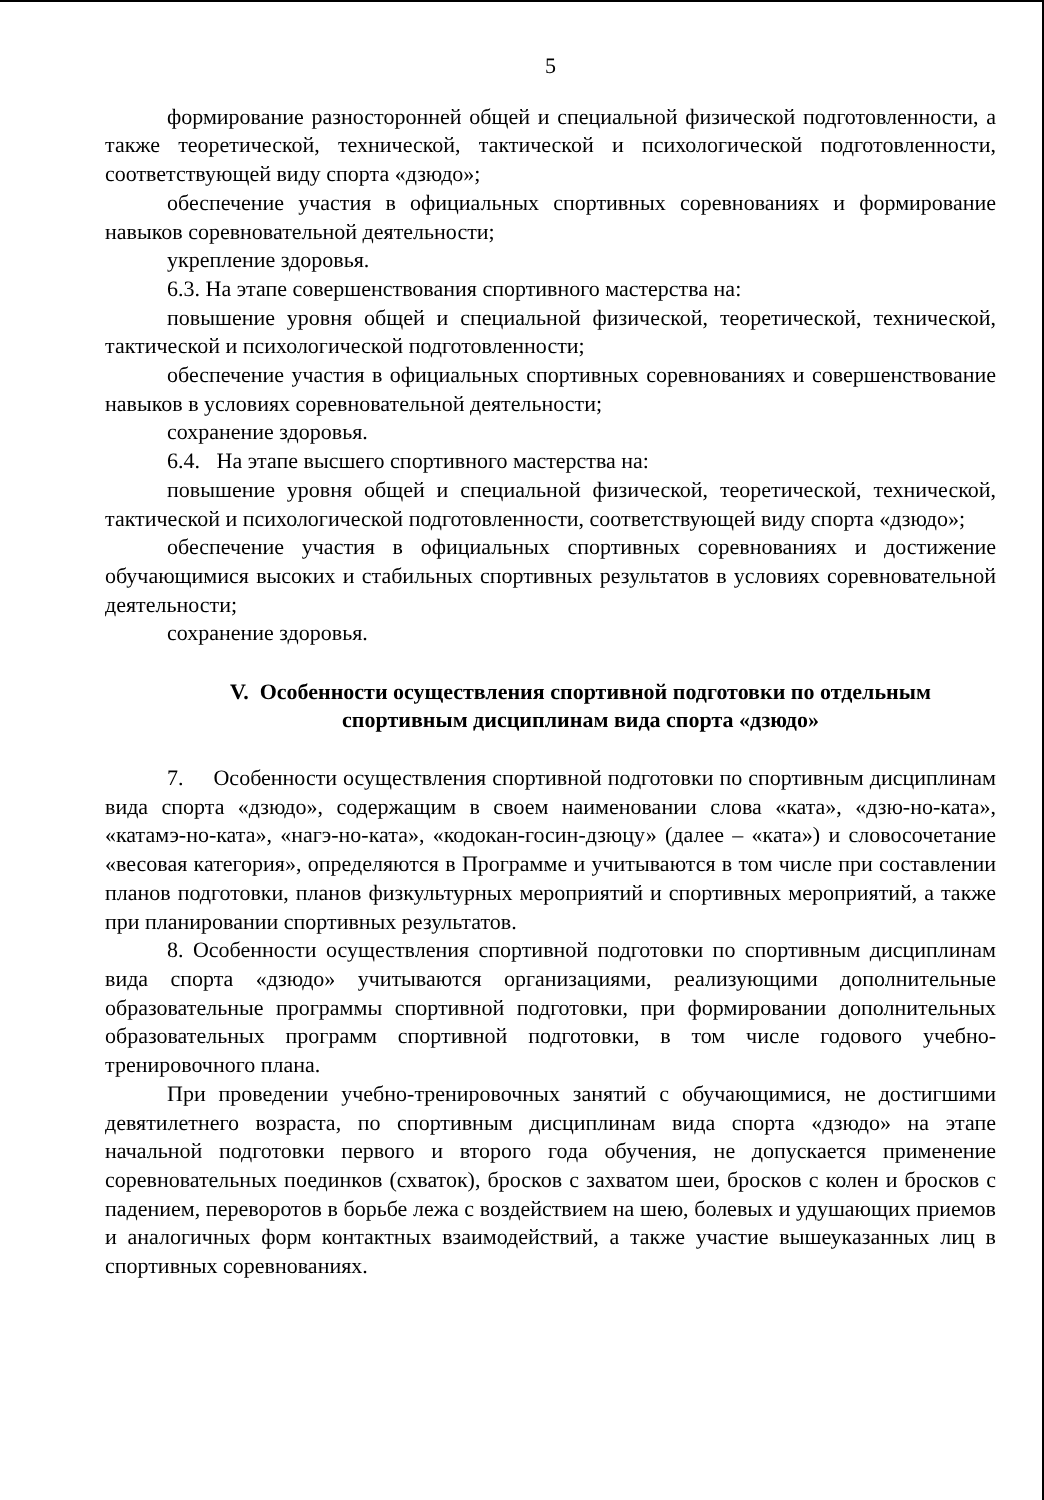5
формирование разносторонней общей и специальной физической подготовленности, а также теоретической, технической, тактической и психологической подготовленности, соответствующей виду спорта «дзюдо»;
обеспечение участия в официальных спортивных соревнованиях и формирование навыков соревновательной деятельности;
укрепление здоровья.
6.3. На этапе совершенствования спортивного мастерства на:
повышение уровня общей и специальной физической, теоретической, технической, тактической и психологической подготовленности;
обеспечение участия в официальных спортивных соревнованиях и совершенствование навыков в условиях соревновательной деятельности;
сохранение здоровья.
6.4. На этапе высшего спортивного мастерства на:
повышение уровня общей и специальной физической, теоретической, технической, тактической и психологической подготовленности, соответствующей виду спорта «дзюдо»;
обеспечение участия в официальных спортивных соревнованиях и достижение обучающимися высоких и стабильных спортивных результатов в условиях соревновательной деятельности;
сохранение здоровья.
V. Особенности осуществления спортивной подготовки по отдельным спортивным дисциплинам вида спорта «дзюдо»
7. Особенности осуществления спортивной подготовки по спортивным дисциплинам вида спорта «дзюдо», содержащим в своем наименовании слова «ката», «дзю-но-ката», «катамэ-но-ката», «нагэ-но-ката», «кодокан-госин-дзюцу» (далее – «ката») и словосочетание «весовая категория», определяются в Программе и учитываются в том числе при составлении планов подготовки, планов физкультурных мероприятий и спортивных мероприятий, а также при планировании спортивных результатов.
8. Особенности осуществления спортивной подготовки по спортивным дисциплинам вида спорта «дзюдо» учитываются организациями, реализующими дополнительные образовательные программы спортивной подготовки, при формировании дополнительных образовательных программ спортивной подготовки, в том числе годового учебно-тренировочного плана.
При проведении учебно-тренировочных занятий с обучающимися, не достигшими девятилетнего возраста, по спортивным дисциплинам вида спорта «дзюдо» на этапе начальной подготовки первого и второго года обучения, не допускается применение соревновательных поединков (схваток), бросков с захватом шеи, бросков с колен и бросков с падением, переворотов в борьбе лежа с воздействием на шею, болевых и удушающих приемов и аналогичных форм контактных взаимодействий, а также участие вышеуказанных лиц в спортивных соревнованиях.